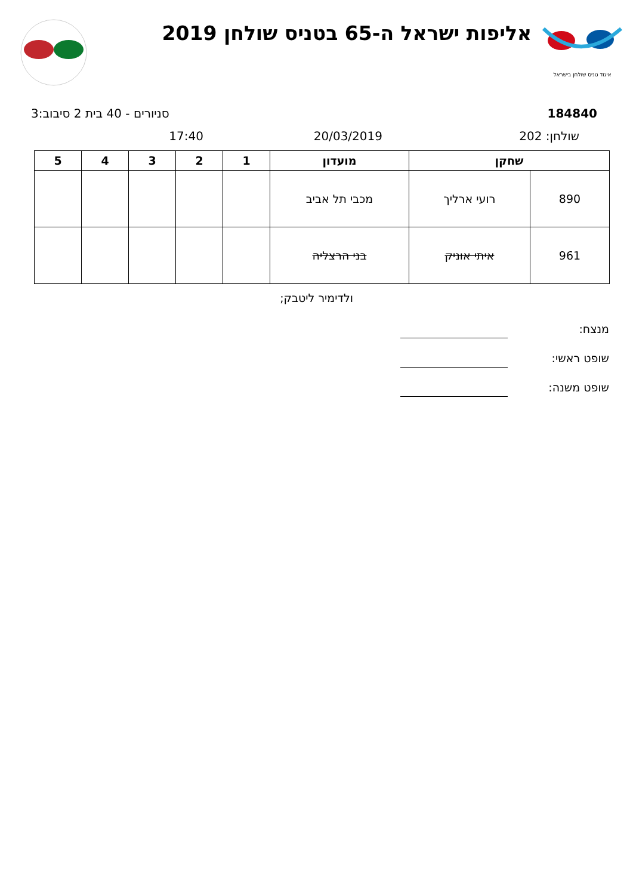איגוד טניס שולחן בישראל
אליפות ישראל ה-65 בטניס שולחן 2019
184840 סניורים - 40 בית 2 סיבוב:3
שולחן: 202 20/03/2019 17:40
| שחקן | | מועדון | 1 | 2 | 3 | 4 | 5 |
| --- | --- | --- | --- | --- | --- | --- | --- |
| 890 | רועי ארליך | מכבי תל אביב | | | | | |
| 961 | איתי אוניק | בני הרצליה | | | | | |
ולדימיר ליטבק;
מנצח:
שופט ראשי:
שופט משנה: